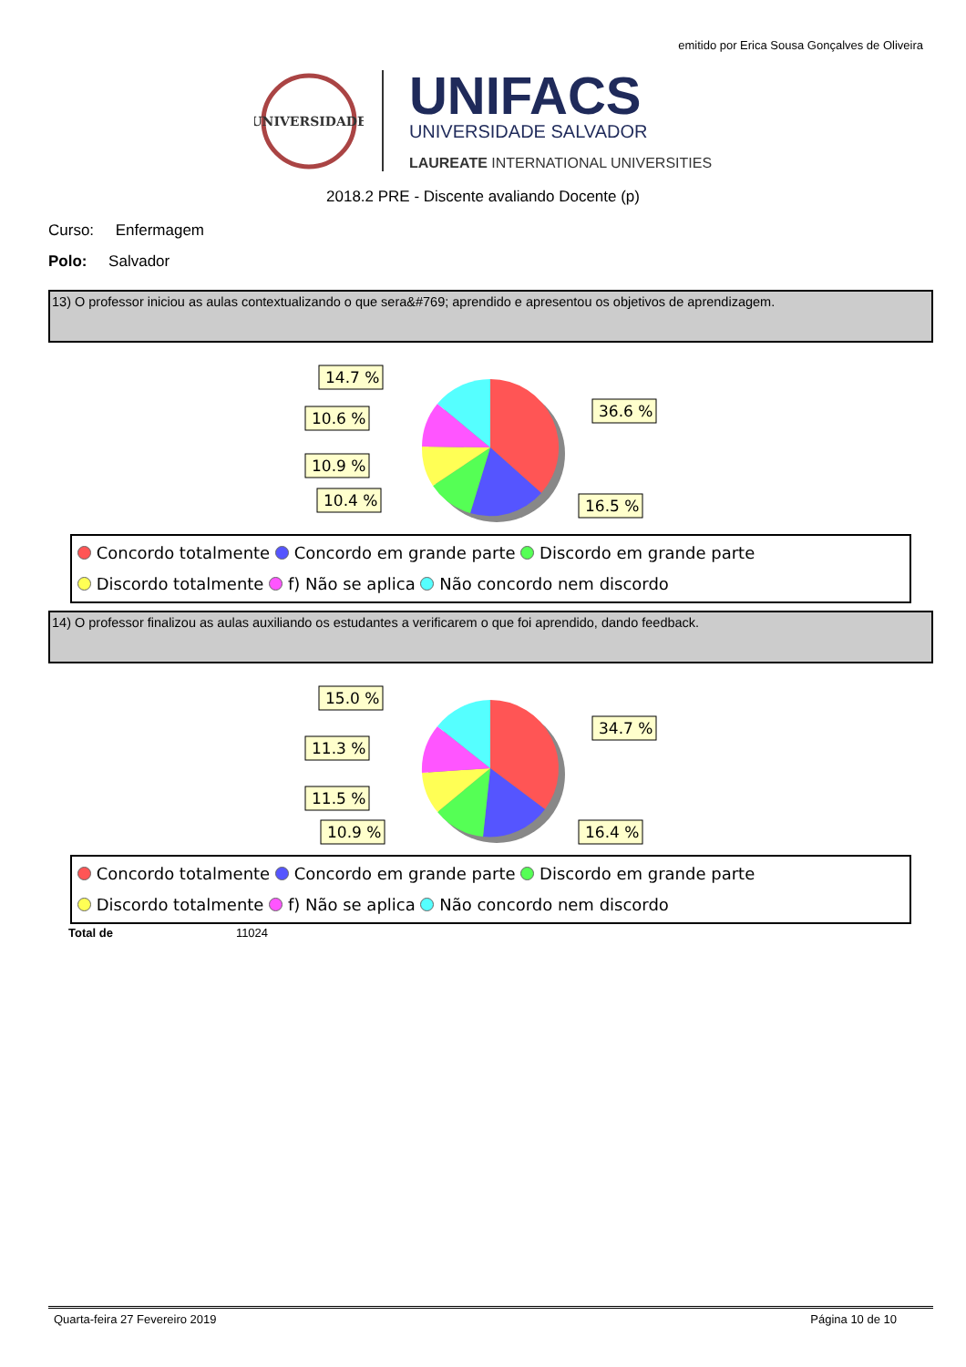emitido por Erica Sousa Gonçalves de Oliveira
UNIVERSIDADE
UNIFACS
UNIVERSIDADE SALVADOR
LAUREATE INTERNATIONAL UNIVERSITIES
2018.2 PRE - Discente avaliando Docente (p)
Curso: Enfermagem
Polo: Salvador
13) O professor iniciou as aulas contextualizando o que sera&#769; aprendido e apresentou os objetivos de aprendizagem.
14.7 %
10.6 %
10.9 %
10.4 %
36.6 %
16.5 %
Concordo totalmente Concordo em grande parte Discordo em grande parte
Discordo totalmente f) Não se aplica Não concordo nem discordo
14) O professor finalizou as aulas auxiliando os estudantes a verificarem o que foi aprendido, dando feedback.
15.0 %
11.3 %
11.5 %
10.9 %
34.7 %
16.4 %
Concordo totalmente Concordo em grande parte Discordo em grande parte
Discordo totalmente f) Não se aplica Não concordo nem discordo
Total de 11024
Quarta-feira 27 Fevereiro 2019 Página 10 de 10